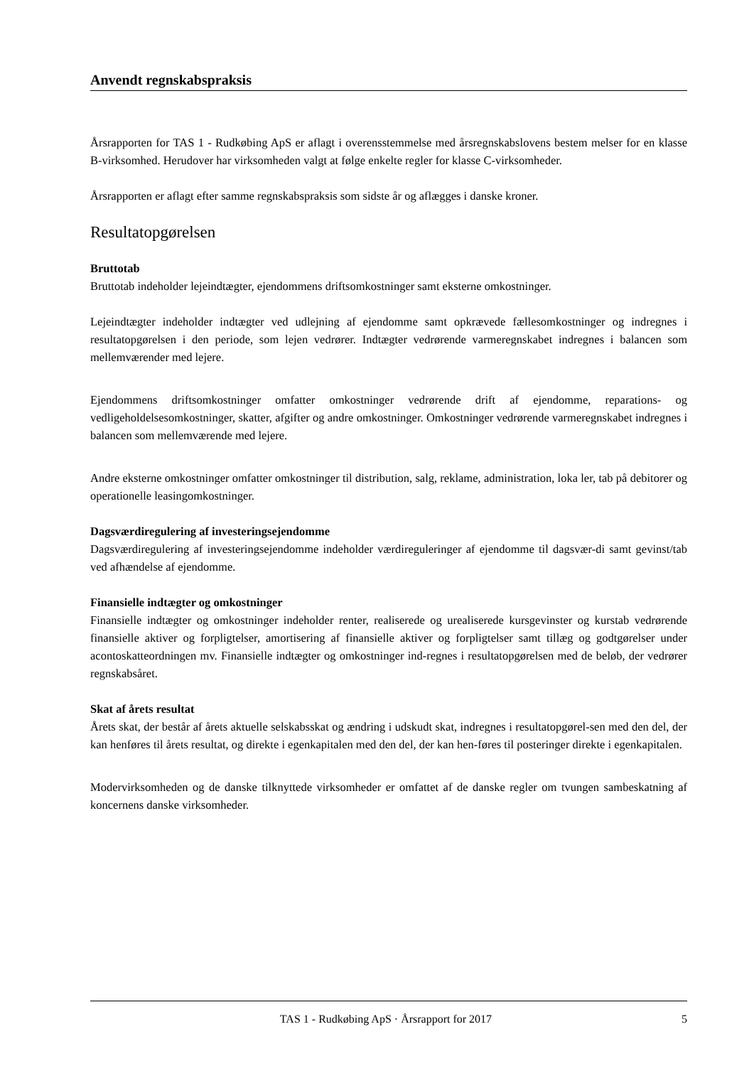Anvendt regnskabspraksis
Årsrapporten for TAS 1 - Rudkøbing ApS er aflagt i overensstemmelse med årsregnskabslovens bestem melser for en klasse B-virksomhed. Herudover har virksomheden valgt at følge enkelte regler for klasse C-virksomheder.
Årsrapporten er aflagt efter samme regnskabspraksis som sidste år og aflægges i danske kroner.
Resultatopgørelsen
Bruttotab
Bruttotab indeholder lejeindtægter, ejendommens driftsomkostninger samt eksterne omkostninger.
Lejeindtægter indeholder indtægter ved udlejning af ejendomme samt opkrævede fællesomkostninger og indregnes i resultatopgørelsen i den periode, som lejen vedrører. Indtægter vedrørende varmeregnskabet indregnes i balancen som mellemværender med lejere.
Ejendommens driftsomkostninger omfatter omkostninger vedrørende drift af ejendomme, reparations- og vedligeholdelsesomkostninger, skatter, afgifter og andre omkostninger. Omkostninger vedrørende varmeregnskabet indregnes i balancen som mellemværende med lejere.
Andre eksterne omkostninger omfatter omkostninger til distribution, salg, reklame, administration, loka ler, tab på debitorer og operationelle leasingomkostninger.
Dagsværdiregulering af investeringsejendomme
Dagsværdiregulering af investeringsejendomme indeholder værdireguleringer af ejendomme til dagsvær-di samt gevinst/tab ved afhændelse af ejendomme.
Finansielle indtægter og omkostninger
Finansielle indtægter og omkostninger indeholder renter, realiserede og urealiserede kursgevinster og kurstab vedrørende finansielle aktiver og forpligtelser, amortisering af finansielle aktiver og forpligtelser samt tillæg og godtgørelser under acontoskatteordningen mv. Finansielle indtægter og omkostninger ind-regnes i resultatopgørelsen med de beløb, der vedrører regnskabsåret.
Skat af årets resultat
Årets skat, der består af årets aktuelle selskabsskat og ændring i udskudt skat, indregnes i resultatopgørel-sen med den del, der kan henføres til årets resultat, og direkte i egenkapitalen med den del, der kan hen-føres til posteringer direkte i egenkapitalen.
Modervirksomheden og de danske tilknyttede virksomheder er omfattet af de danske regler om tvungen sambeskatning af koncernens danske virksomheder.
TAS 1 - Rudkøbing ApS · Årsrapport for 2017 5